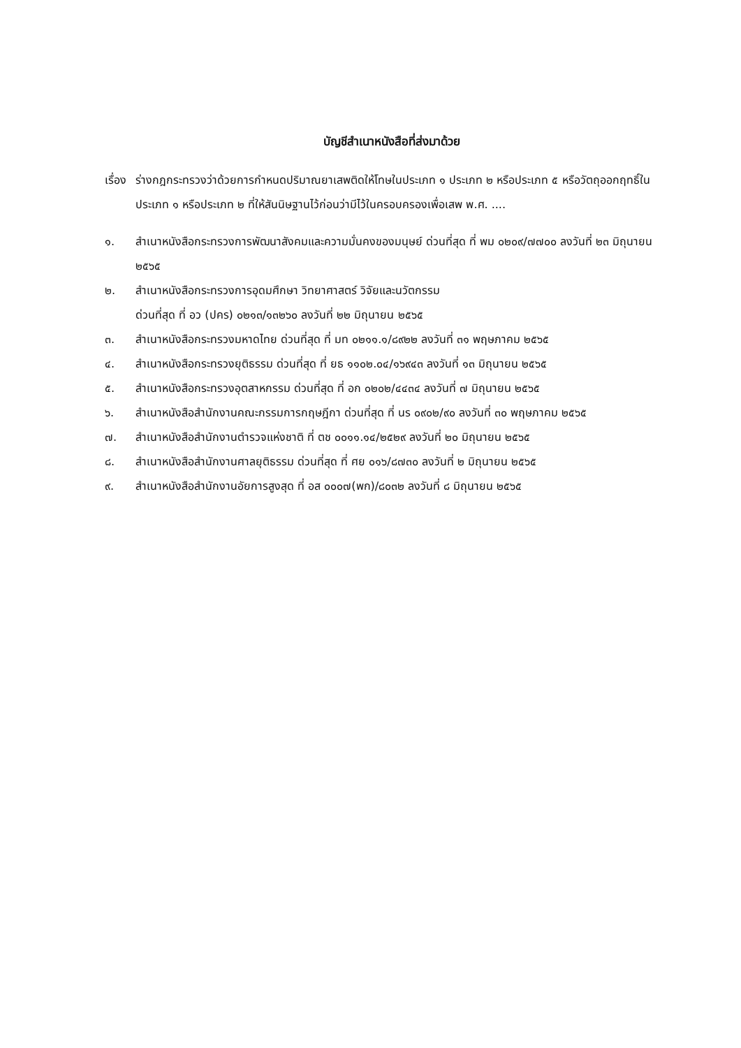บัญชีสำเนาหนังสือที่ส่งมาด้วย
เรื่อง
ร่างกฎกระทรวงว่าด้วยการกำหนดปริมาณยาเสพติดให้โทษในประเภท ๑ ประเภท ๒ หรือประเภท ๕ หรือวัตถุออกฤทธิ์ในประเภท ๑ หรือประเภท ๒ ที่ให้สันนิษฐานไว้ก่อนว่ามีไว้ในครอบครองเพื่อเสพ พ.ศ. ....
๑. สำเนาหนังสือกระทรวงการพัฒนาสังคมและความมั่นคงของมนุษย์ ด่วนที่สุด ที่ พม ๐๒๐๙/๗๗๐๐ ลงวันที่ ๒๓ มิถุนายน ๒๕๖๕
๒. สำเนาหนังสือกระทรวงการอุดมศึกษา วิทยาศาสตร์ วิจัยและนวัตกรรม
ด่วนที่สุด ที่ อว (ปคร) ๐๒๑๓/๑๓๒๖๐ ลงวันที่ ๒๒ มิถุนายน ๒๕๖๕
๓. สำเนาหนังสือกระทรวงมหาดไทย ด่วนที่สุด ที่ มท ๐๒๑๑.๑/๘๙๒๒ ลงวันที่ ๓๑ พฤษภาคม ๒๕๖๕
๔. สำเนาหนังสือกระทรวงยุติธรรม ด่วนที่สุด ที่ ยธ ๑๑๐๒.๐๔/๑๖๙๔๓ ลงวันที่ ๑๓ มิถุนายน ๒๕๖๕
๕. สำเนาหนังสือกระทรวงอุตสาหกรรม ด่วนที่สุด ที่ อก ๐๒๐๒/๔๔๓๔ ลงวันที่ ๗ มิถุนายน ๒๕๖๕
๖. สำเนาหนังสือสำนักงานคณะกรรมการกฤษฎีกา ด่วนที่สุด ที่ นร ๐๙๐๒/๙๐ ลงวันที่ ๓๐ พฤษภาคม ๒๕๖๕
๗. สำเนาหนังสือสำนักงานตำรวจแห่งชาติ ที่ ตช ๐๐๑๑.๑๔/๒๕๒๙ ลงวันที่ ๒๐ มิถุนายน ๒๕๖๕
๘. สำเนาหนังสือสำนักงานศาลยุติธรรม ด่วนที่สุด ที่ ศย ๐๑๖/๘๗๓๐ ลงวันที่ ๒ มิถุนายน ๒๕๖๕
๙. สำเนาหนังสือสำนักงานอัยการสูงสุด ที่ อส ๐๐๐๗(พก)/๘๐๓๒ ลงวันที่ ๘ มิถุนายน ๒๕๖๕